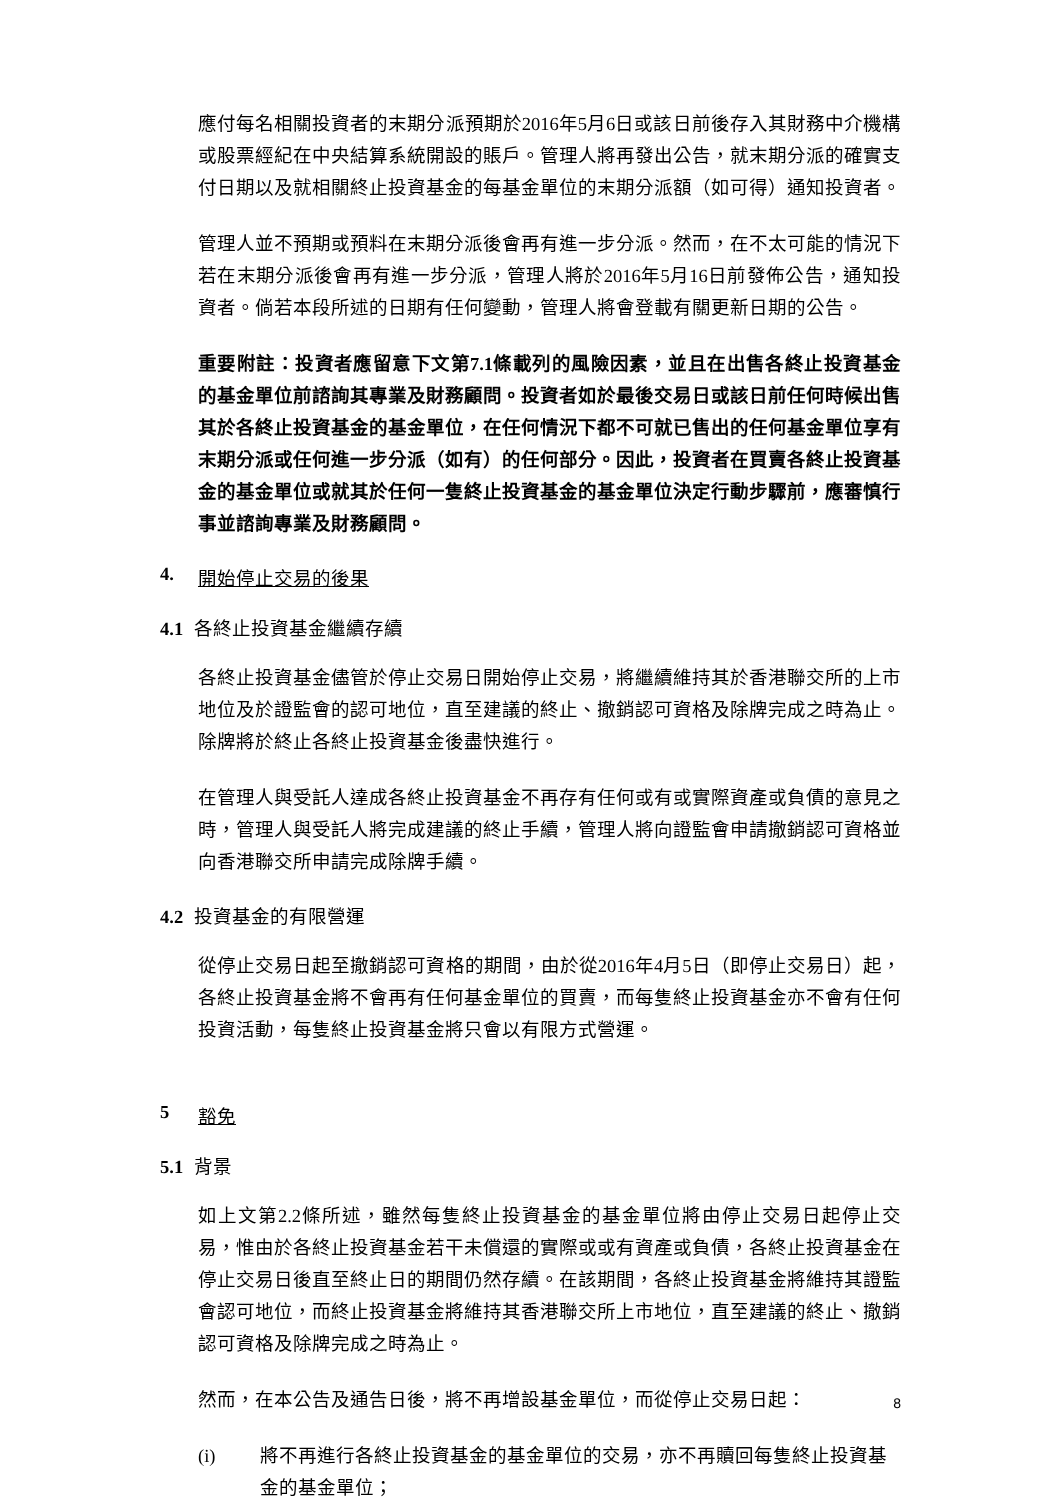應付每名相關投資者的末期分派預期於2016年5月6日或該日前後存入其財務中介機構或股票經紀在中央結算系統開設的賬戶。管理人將再發出公告，就末期分派的確實支付日期以及就相關終止投資基金的每基金單位的末期分派額（如可得）通知投資者。
管理人並不預期或預料在末期分派後會再有進一步分派。然而，在不太可能的情況下若在末期分派後會再有進一步分派，管理人將於2016年5月16日前發佈公告，通知投資者。倘若本段所述的日期有任何變動，管理人將會登載有關更新日期的公告。
重要附註：投資者應留意下文第7.1條載列的風險因素，並且在出售各終止投資基金的基金單位前諮詢其專業及財務顧問。投資者如於最後交易日或該日前任何時候出售其於各終止投資基金的基金單位，在任何情況下都不可就已售出的任何基金單位享有末期分派或任何進一步分派（如有）的任何部分。因此，投資者在買賣各終止投資基金的基金單位或就其於任何一隻終止投資基金的基金單位決定行動步驟前，應審慎行事並諮詢專業及財務顧問。
4. 開始停止交易的後果
4.1 各終止投資基金繼續存續
各終止投資基金儘管於停止交易日開始停止交易，將繼續維持其於香港聯交所的上市地位及於證監會的認可地位，直至建議的終止、撤銷認可資格及除牌完成之時為止。除牌將於終止各終止投資基金後盡快進行。
在管理人與受託人達成各終止投資基金不再存有任何或有或實際資產或負債的意見之時，管理人與受託人將完成建議的終止手續，管理人將向證監會申請撤銷認可資格並向香港聯交所申請完成除牌手續。
4.2 投資基金的有限營運
從停止交易日起至撤銷認可資格的期間，由於從2016年4月5日（即停止交易日）起，各終止投資基金將不會再有任何基金單位的買賣，而每隻終止投資基金亦不會有任何投資活動，每隻終止投資基金將只會以有限方式營運。
5 豁免
5.1 背景
如上文第2.2條所述，雖然每隻終止投資基金的基金單位將由停止交易日起停止交易，惟由於各終止投資基金若干未償還的實際或或有資產或負債，各終止投資基金在停止交易日後直至終止日的期間仍然存續。在該期間，各終止投資基金將維持其證監會認可地位，而終止投資基金將維持其香港聯交所上市地位，直至建議的終止、撤銷認可資格及除牌完成之時為止。
然而，在本公告及通告日後，將不再增設基金單位，而從停止交易日起：
(i) 將不再進行各終止投資基金的基金單位的交易，亦不再贖回每隻終止投資基金的基金單位；
8